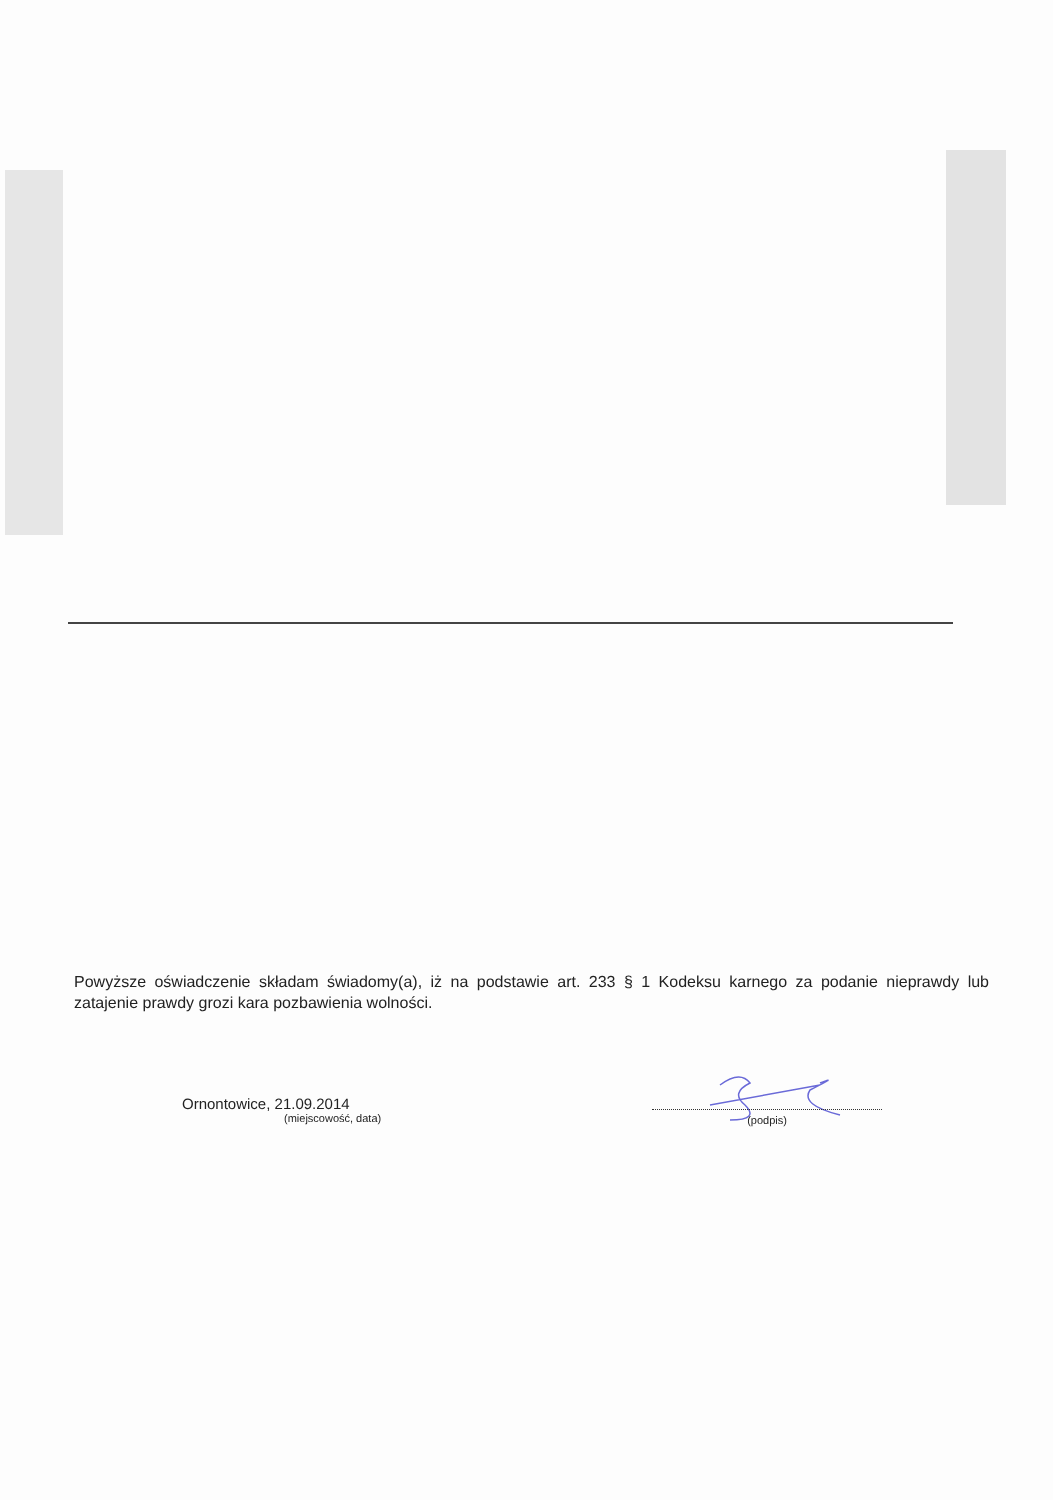Powyższe oświadczenie składam świadomy(a), iż na podstawie art. 233 § 1 Kodeksu karnego za podanie nieprawdy lub zatajenie prawdy grozi kara pozbawienia wolności.
Ornontowice, 21.09.2014
(miejscowość, data)
(podpis)